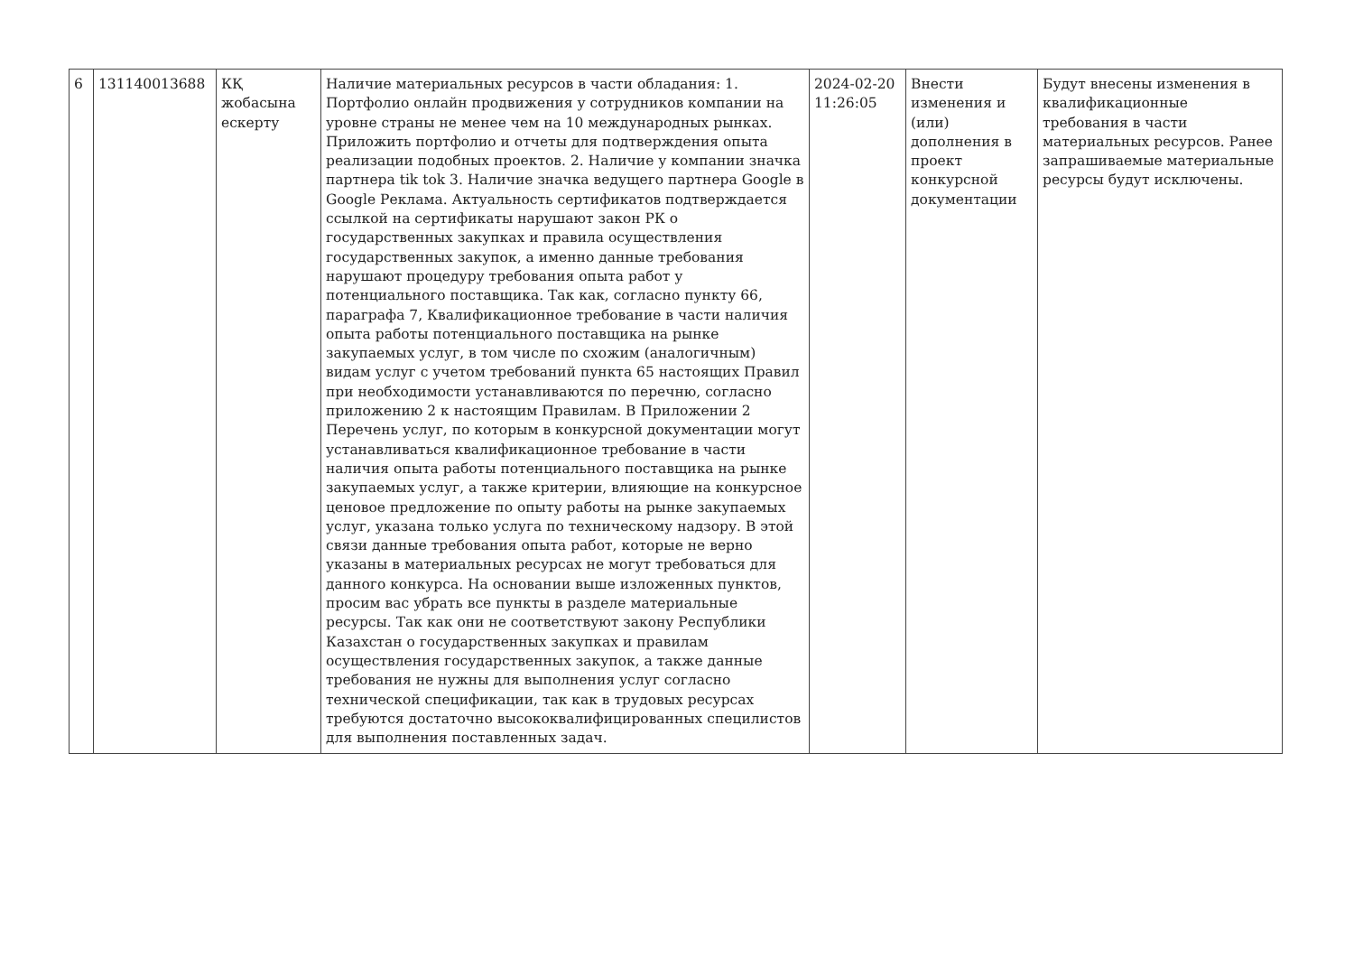| 6 | 131140013688 | КҚ жобасына ескерту | Наличие материальных ресурсов в части обладания: 1. Портфолио онлайн продвижения у сотрудников компании на уровне страны не менее чем на 10 международных рынках. Приложить портфолио и отчеты для подтверждения опыта реализации подобных проектов. 2. Наличие у компании значка партнера tik tok 3. Наличие значка ведущего партнера Google в Google Реклама. Актуальность сертификатов подтверждается ссылкой на сертификаты нарушают закон РК о государственных закупках и правила осуществления государственных закупок, а именно данные требования нарушают процедуру требования опыта работ у потенциального поставщика. Так как, согласно пункту 66, параграфа 7, Квалификационное требование в части наличия опыта работы потенциального поставщика на рынке закупаемых услуг, в том числе по схожим (аналогичным) видам услуг с учетом требований пункта 65 настоящих Правил при необходимости устанавливаются по перечню, согласно приложению 2 к настоящим Правилам. В Приложении 2 Перечень услуг, по которым в конкурсной документации могут устанавливаться квалификационное требование в части наличия опыта работы потенциального поставщика на рынке закупаемых услуг, а также критерии, влияющие на конкурсное ценовое предложение по опыту работы на рынке закупаемых услуг, указана только услуга по техническому надзору. В этой связи данные требования опыта работ, которые не верно указаны в материальных ресурсах не могут требоваться для данного конкурса. На основании выше изложенных пунктов, просим вас убрать все пункты в разделе материальные ресурсы. Так как они не соответствуют закону Республики Казахстан о государственных закупках и правилам осуществления государственных закупок, а также данные требования не нужны для выполнения услуг согласно технической спецификации, так как в трудовых ресурсах требуются достаточно высококвалифицированных специлистов для выполнения поставленных задач. | 2024-02-20 11:26:05 | Внести изменения и (или) дополнения в проект конкурсной документации | Будут внесены изменения в квалификационные требования в части материальных ресурсов. Ранее запрашиваемые материальные ресурсы будут исключены. |